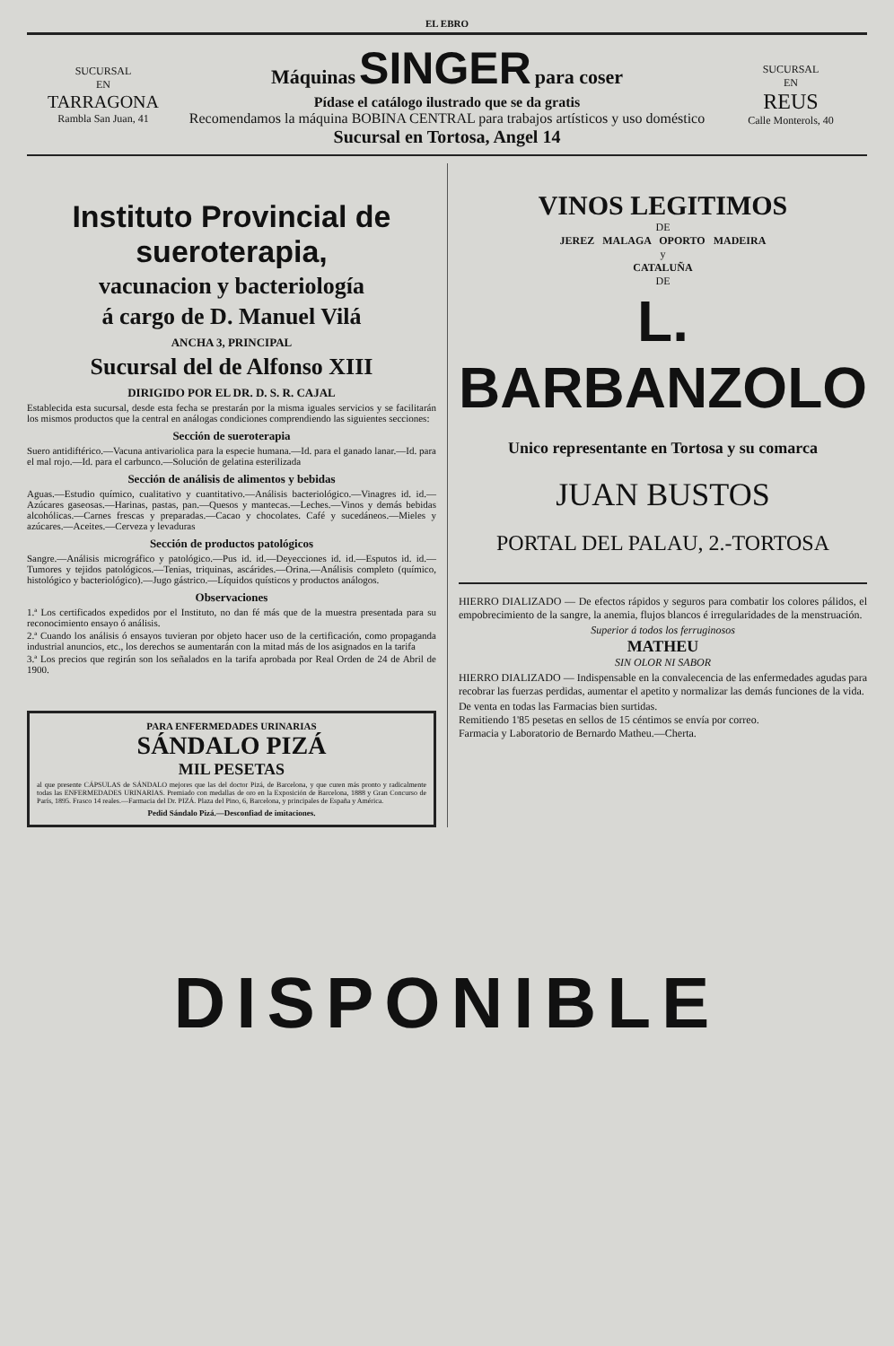EL EBRO
SUCURSAL
EN
TARRAGONA
Rambla San Juan, 41
Máquinas SINGER para coser
Pídase el catálogo ilustrado que se da gratis
Recomendamos la máquina BOBINA CENTRAL para trabajos artísticos y uso doméstico
Sucursal en Tortosa, Angel 14
SUCURSAL
EN
REUS
Calle Monterols, 40
Instituto Provincial de sueroterapia,
vacunacion y bacteriología
á cargo de D. Manuel Vilá
ANCHA 3, PRINCIPAL
Sucursal del de Alfonso XIII
DIRIGIDO POR EL DR. D. S. R. CAJAL
Establecida esta sucursal, desde esta fecha se prestarán por la misma iguales servicios y se facilitarán los mismos productos que la central en análogas condiciones comprendiendo las siguientes secciones:
Sección de sueroterapia
Suero antidiftérico.—Vacuna antivariolica para la especie humana.—Id. para el ganado lanar.—Id. para el mal rojo.—Id. para el carbunco.—Solución de gelatina esterilizada
Sección de análisis de alimentos y bebidas
Aguas.—Estudio químico, cualitativo y cuantitativo.—Análisis bacteriológico.—Vinagres id. id.—Azúcares gaseosas.—Harinas, pastas, pan.—Quesos y mantecas.—Leches.—Vinos y demás bebidas alcohólicas.—Carnes frescas y preparadas.—Cacao y chocolates. Café y sucedáneos.—Mieles y azúcares.—Aceites.—Cerveza y levaduras
Sección de productos patológicos
Sangre.—Análisis micrográfico y patológico.—Pus id. id.—Deyecciones id. id.—Esputos id. id.—Tumores y tejidos patológicos.—Tenias, triquinas, ascárides.—Orina.—Análisis completo (químico, histológico y bacteriológico).—Jugo gástrico.—Líquidos quísticos y productos análogos.
Observaciones
1.ª Los certificados expedidos por el Instituto, no dan fé más que de la muestra presentada para su reconocimiento ensayo ó análisis.
2.ª Cuando los análisis ó ensayos tuvieran por objeto hacer uso de la certificación, como propaganda industrial anuncios, etc., los derechos se aumentarán con la mitad más de los asignados en la tarifa
3.ª Los precios que regirán son los señalados en la tarifa aprobada por Real Orden de 24 de Abril de 1900.
PARA ENFERMEDADES URINARIAS
SÁNDALO PIZÁ
MIL PESETAS
al que presente CÁPSULAS de SÁNDALO mejores que las del doctor Pizá, de Barcelona, y que curen más pronto y radicalmente todas las ENFERMEDADES URINARIAS. Premiado con medallas de oro en la Exposición de Barcelona, 1888 y Gran Concurso de París, 1895. Frasco 14 reales.—Farmacia del Dr. PIZÁ. Plaza del Pino, 6, Barcelona, y principales de España y América.
Pedid Sándalo Pizá.—Desconfiad de imitaciones.
VINOS LEGITIMOS
DE
JEREZ MALAGA OPORTO MADEIRA
y
CATALUÑA
DE
L. BARBANZOLO
Unico representante en Tortosa y su comarca
JUAN BUSTOS
PORTAL DEL PALAU, 2.-TORTOSA
HIERRO DIALIZADO — De efectos rápidos y seguros para combatir los colores pálidos, el empobrecimiento de la sangre, la anemia, flujos blancos é irregularidades de la menstruación.
Superior á todos los ferruginosos
MATHEU
SIN OLOR NI SABOR
HIERRO DIALIZADO — Indispensable en la convalecencia de las enfermedades agudas para recobrar las fuerzas perdidas, aumentar el apetito y normalizar las demás funciones de la vida.
De venta en todas las Farmacias bien surtidas.
Remitiendo 1'85 pesetas en sellos de 15 céntimos se envía por correo.
Farmacia y Laboratorio de Bernardo Matheu.—Cherta.
DISPONIBLE